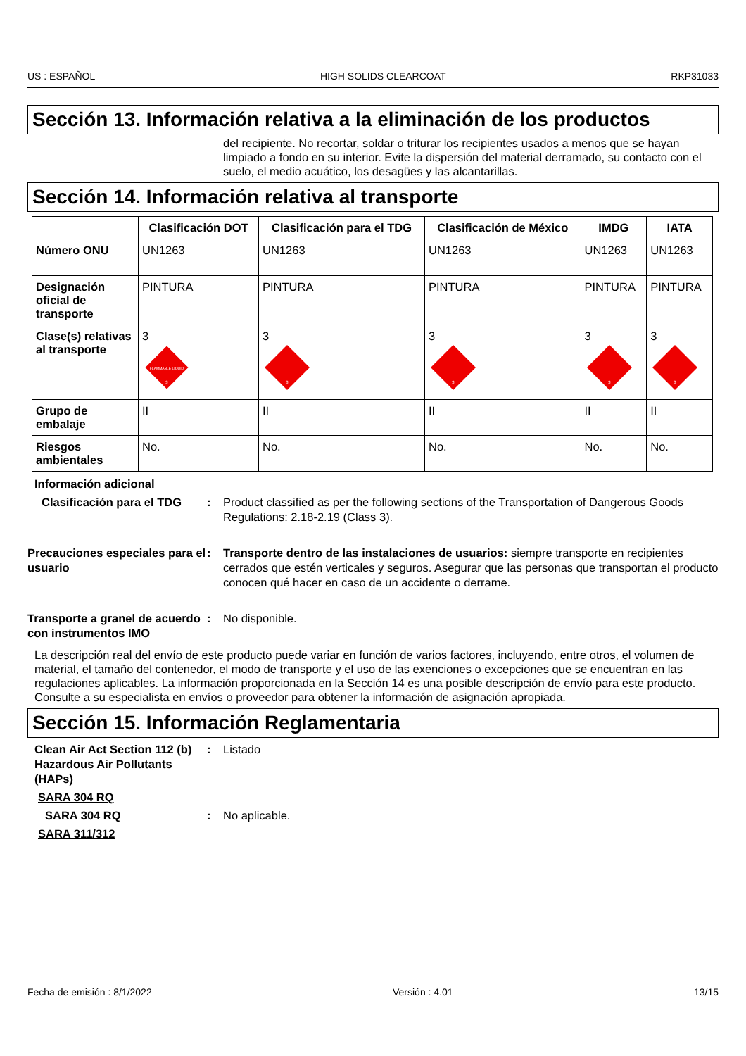US : ESPAÑOL HIGH SOLIDS CLEARCOAT RKP31033
Sección 13. Información relativa a la eliminación de los productos
del recipiente. No recortar, soldar o triturar los recipientes usados a menos que se hayan limpiado a fondo en su interior. Evite la dispersión del material derramado, su contacto con el suelo, el medio acuático, los desagües y las alcantarillas.
Sección 14. Información relativa al transporte
| | Clasificación DOT | Clasificación para el TDG | Clasificación de México | IMDG | IATA |
| --- | --- | --- | --- | --- | --- |
| Número ONU | UN1263 | UN1263 | UN1263 | UN1263 | UN1263 |
| Designación oficial de transporte | PINTURA | PINTURA | PINTURA | PINTURA | PINTURA |
| Clase(s) relativas al transporte | 3 FLAMMABLE LIQUID 3 | 3 3 | 3 3 | 3 3 | 3 3 |
| Grupo de embalaje | II | II | II | II | II |
| Riesgos ambientales | No. | No. | No. | No. | No. |
Información adicional
Clasificación para el TDG
: Product classified as per the following sections of the Transportation of Dangerous Goods Regulations: 2.18-2.19 (Class 3).
Precauciones especiales para el usuario
: Transporte dentro de las instalaciones de usuarios: siempre transporte en recipientes cerrados que estén verticales y seguros. Asegurar que las personas que transportan el producto conocen qué hacer en caso de un accidente o derrame.
Transporte a granel de acuerdo con instrumentos IMO
: No disponible.
La descripción real del envío de este producto puede variar en función de varios factores, incluyendo, entre otros, el volumen de material, el tamaño del contenedor, el modo de transporte y el uso de las exenciones o excepciones que se encuentran en las regulaciones aplicables. La información proporcionada en la Sección 14 es una posible descripción de envío para este producto. Consulte a su especialista en envíos o proveedor para obtener la información de asignación apropiada.
Sección 15. Información Reglamentaria
Clean Air Act Section 112 (b) Hazardous Air Pollutants (HAPs)
: Listado
SARA 304 RQ
SARA 304 RQ : No aplicable.
SARA 311/312
Fecha de emisión : 8/1/2022 Versión : 4.01 13/15